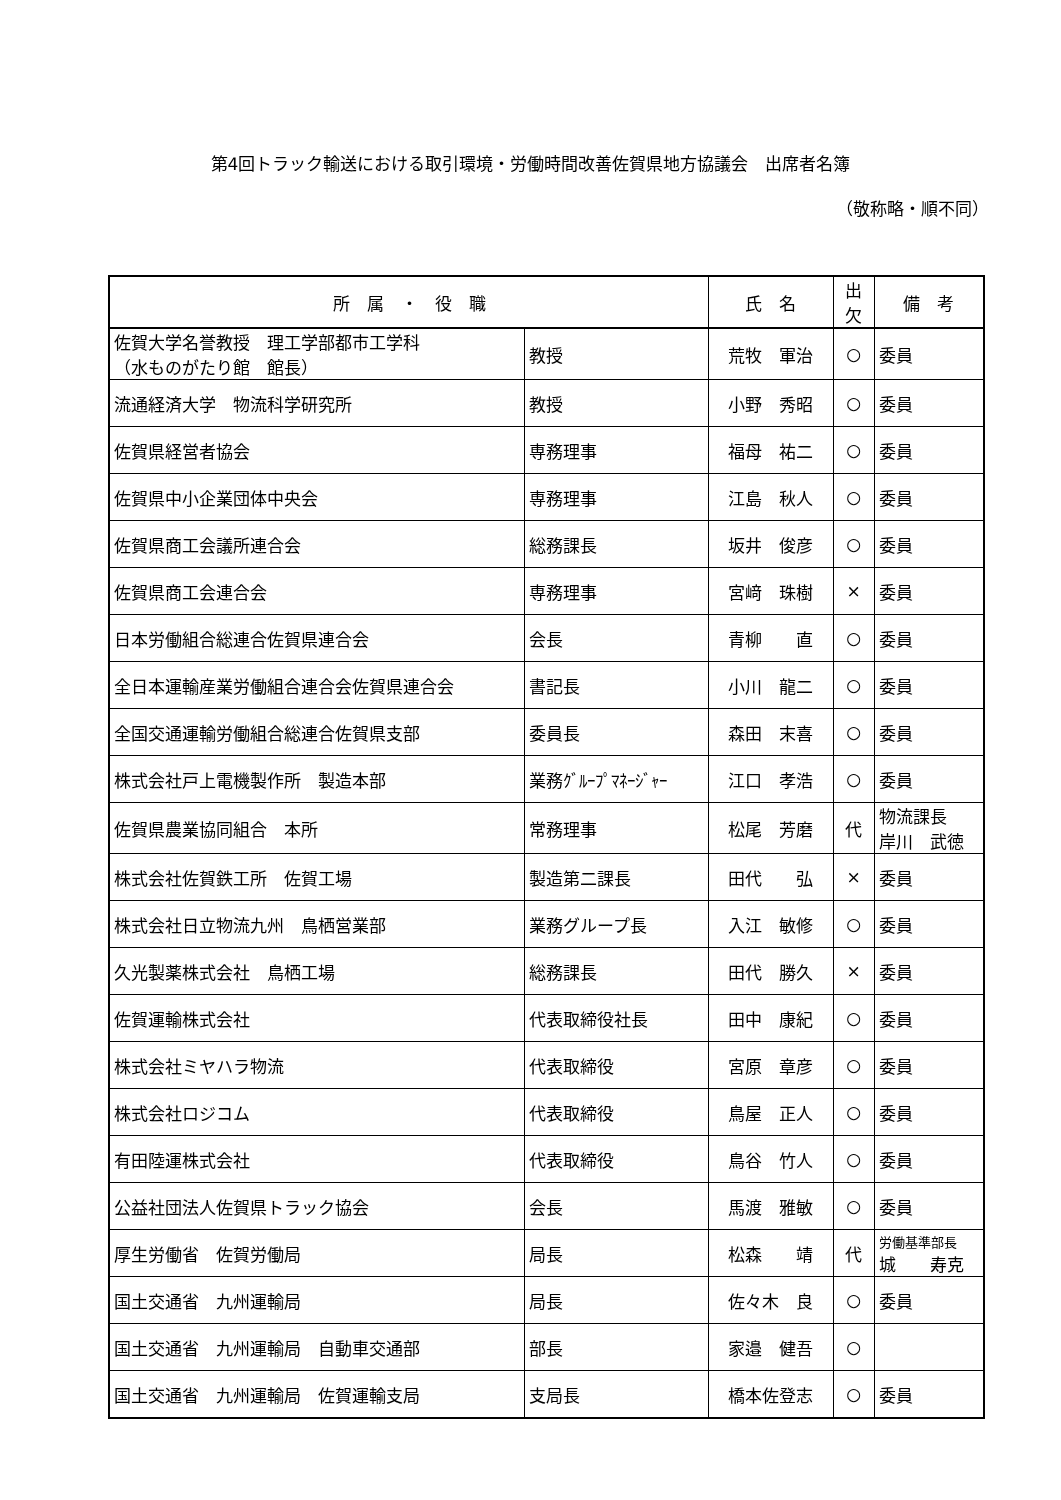第4回トラック輸送における取引環境・労働時間改善佐賀県地方協議会　出席者名簿
（敬称略・順不同）
| 所 属 ・ 役 職 | | 氏 名 | 出欠 | 備 考 |
| --- | --- | --- | --- | --- |
| 佐賀大学名誉教授 理工学部都市工学科 （水ものがたり館 館長） | 教授 | 荒牧 軍治 | ○ | 委員 |
| 流通経済大学 物流科学研究所 | 教授 | 小野 秀昭 | ○ | 委員 |
| 佐賀県経営者協会 | 専務理事 | 福母 祐二 | ○ | 委員 |
| 佐賀県中小企業団体中央会 | 専務理事 | 江島 秋人 | ○ | 委員 |
| 佐賀県商工会議所連合会 | 総務課長 | 坂井 俊彦 | ○ | 委員 |
| 佐賀県商工会連合会 | 専務理事 | 宮﨑 珠樹 | × | 委員 |
| 日本労働組合総連合佐賀県連合会 | 会長 | 青柳 直 | ○ | 委員 |
| 全日本運輸産業労働組合連合会佐賀県連合会 | 書記長 | 小川 龍二 | ○ | 委員 |
| 全国交通運輸労働組合総連合佐賀県支部 | 委員長 | 森田 末喜 | ○ | 委員 |
| 株式会社戸上電機製作所 製造本部 | 業務ｸﾞﾙｰﾌﾟﾏﾈｰｼﾞｬｰ | 江口 孝浩 | ○ | 委員 |
| 佐賀県農業協同組合 本所 | 常務理事 | 松尾 芳磨 | 代 | 物流課長 岸川 武徳 |
| 株式会社佐賀鉄工所 佐賀工場 | 製造第二課長 | 田代 弘 | × | 委員 |
| 株式会社日立物流九州 鳥栖営業部 | 業務グループ長 | 入江 敏修 | ○ | 委員 |
| 久光製薬株式会社 鳥栖工場 | 総務課長 | 田代 勝久 | × | 委員 |
| 佐賀運輸株式会社 | 代表取締役社長 | 田中 康紀 | ○ | 委員 |
| 株式会社ミヤハラ物流 | 代表取締役 | 宮原 章彦 | ○ | 委員 |
| 株式会社ロジコム | 代表取締役 | 鳥屋 正人 | ○ | 委員 |
| 有田陸運株式会社 | 代表取締役 | 鳥谷 竹人 | ○ | 委員 |
| 公益社団法人佐賀県トラック協会 | 会長 | 馬渡 雅敏 | ○ | 委員 |
| 厚生労働省 佐賀労働局 | 局長 | 松森 靖 | 代 | 労働基準部長 城 寿克 |
| 国土交通省 九州運輸局 | 局長 | 佐々木 良 | ○ | 委員 |
| 国土交通省 九州運輸局 自動車交通部 | 部長 | 家邉 健吾 | ○ | |
| 国土交通省 九州運輸局 佐賀運輸支局 | 支局長 | 橋本佐登志 | ○ | 委員 |